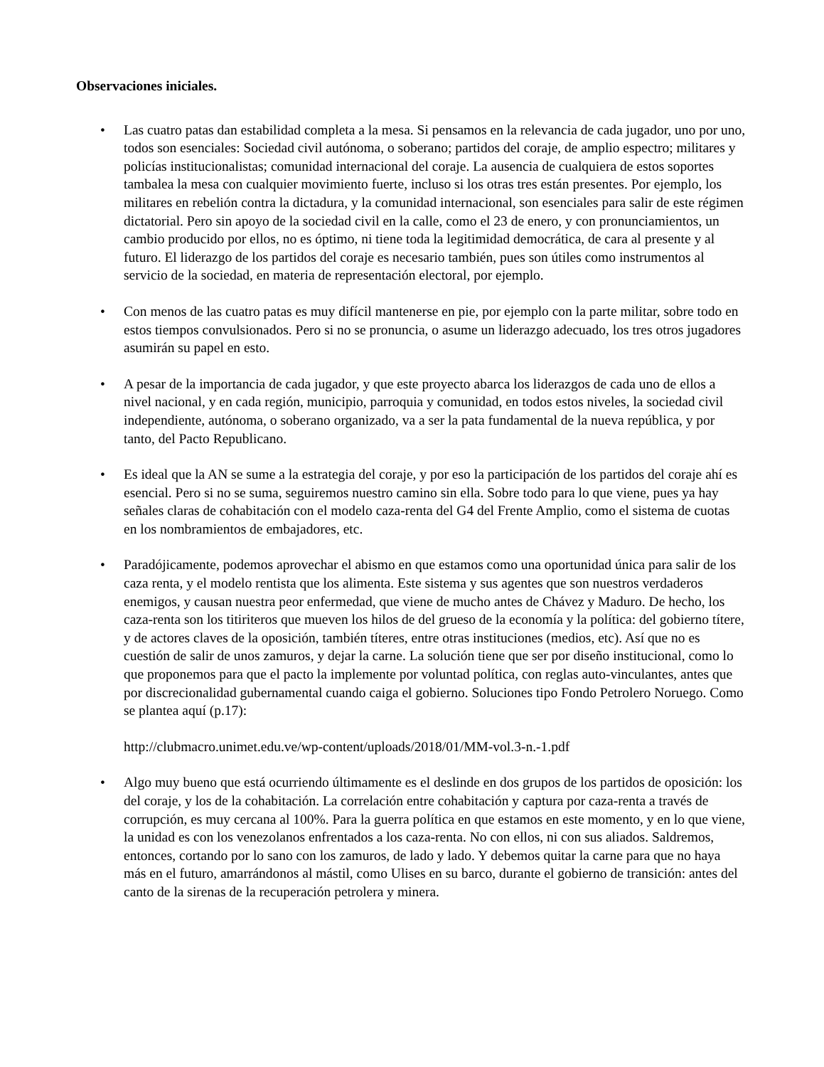Observaciones iniciales.
• Las cuatro patas dan estabilidad completa a la mesa. Si pensamos en la relevancia de cada jugador, uno por uno, todos son esenciales: Sociedad civil autónoma, o soberano; partidos del coraje, de amplio espectro; militares y policías institucionalistas; comunidad internacional del coraje. La ausencia de cualquiera de estos soportes tambalea la mesa con cualquier movimiento fuerte, incluso si los otras tres están presentes. Por ejemplo, los militares en rebelión contra la dictadura, y la comunidad internacional, son esenciales para salir de este régimen dictatorial. Pero sin apoyo de la sociedad civil en la calle, como el 23 de enero, y con pronunciamientos, un cambio producido por ellos, no es óptimo, ni tiene toda la legitimidad democrática, de cara al presente y al futuro. El liderazgo de los partidos del coraje es necesario también, pues son útiles como instrumentos al servicio de la sociedad, en materia de representación electoral, por ejemplo.
• Con menos de las cuatro patas es muy difícil mantenerse en pie, por ejemplo con la parte militar, sobre todo en estos tiempos convulsionados. Pero si no se pronuncia, o asume un liderazgo adecuado, los tres otros jugadores asumirán su papel en esto.
• A pesar de la importancia de cada jugador, y que este proyecto abarca los liderazgos de cada uno de ellos a nivel nacional, y en cada región, municipio, parroquia y comunidad, en todos estos niveles, la sociedad civil independiente, autónoma, o soberano organizado, va a ser la pata fundamental de la nueva república, y por tanto, del Pacto Republicano.
• Es ideal que la AN se sume a la estrategia del coraje, y por eso la participación de los partidos del coraje ahí es esencial. Pero si no se suma, seguiremos nuestro camino sin ella. Sobre todo para lo que viene, pues ya hay señales claras de cohabitación con el modelo caza-renta del G4 del Frente Amplio, como el sistema de cuotas en los nombramientos de embajadores, etc.
• Paradójicamente, podemos aprovechar el abismo en que estamos como una oportunidad única para salir de los caza renta, y el modelo rentista que los alimenta. Este sistema y sus agentes que son nuestros verdaderos enemigos, y causan nuestra peor enfermedad, que viene de mucho antes de Chávez y Maduro. De hecho, los caza-renta son los titiriteros que mueven los hilos de del grueso de la economía y la política: del gobierno títere, y de actores claves de la oposición, también títeres, entre otras instituciones (medios, etc). Así que no es cuestión de salir de unos zamuros, y dejar la carne. La solución tiene que ser por diseño institucional, como lo que proponemos para que el pacto la implemente por voluntad política, con reglas auto-vinculantes, antes que por discrecionalidad gubernamental cuando caiga el gobierno. Soluciones tipo Fondo Petrolero Noruego. Como se plantea aquí (p.17):
http://clubmacro.unimet.edu.ve/wp-content/uploads/2018/01/MM-vol.3-n.-1.pdf
• Algo muy bueno que está ocurriendo últimamente es el deslinde en dos grupos de los partidos de oposición: los del coraje, y los de la cohabitación. La correlación entre cohabitación y captura por caza-renta a través de corrupción, es muy cercana al 100%. Para la guerra política en que estamos en este momento, y en lo que viene, la unidad es con los venezolanos enfrentados a los caza-renta. No con ellos, ni con sus aliados. Saldremos, entonces, cortando por lo sano con los zamuros, de lado y lado. Y debemos quitar la carne para que no haya más en el futuro, amarrándonos al mástil, como Ulises en su barco, durante el gobierno de transición: antes del canto de la sirenas de la recuperación petrolera y minera.